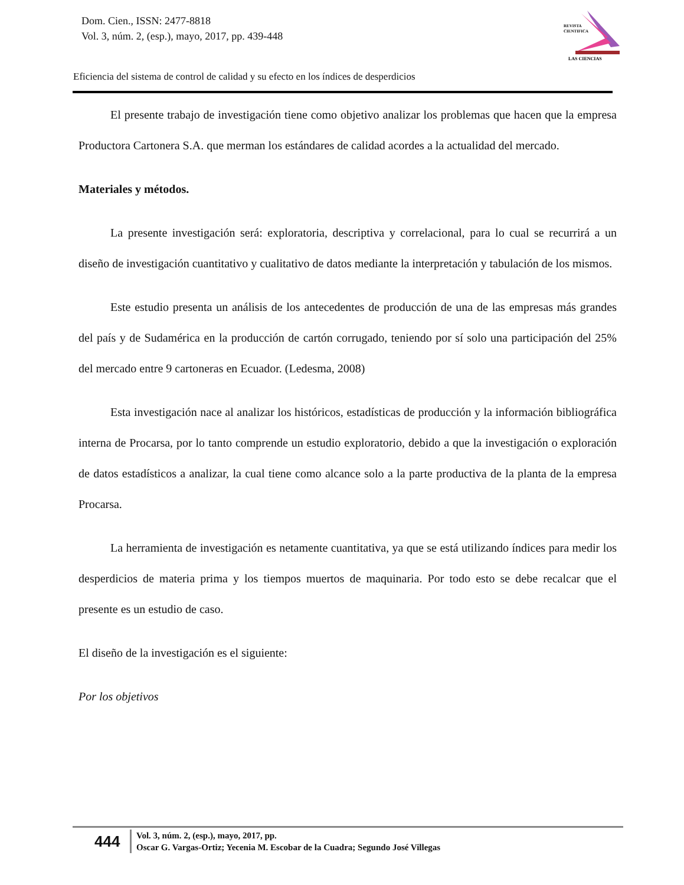Dom. Cien., ISSN: 2477-8818
Vol. 3, núm. 2, (esp.), mayo, 2017, pp. 439-448
REVISTA
CIENTIFICA
LAS CIENCIAS
Eficiencia del sistema de control de calidad y su efecto en los índices de desperdicios
El presente trabajo de investigación tiene como objetivo analizar los problemas que hacen que la empresa Productora Cartonera S.A. que merman los estándares de calidad acordes a la actualidad del mercado.
Materiales y métodos.
La presente investigación será: exploratoria, descriptiva y correlacional, para lo cual se recurrirá a un diseño de investigación cuantitativo y cualitativo de datos mediante la interpretación y tabulación de los mismos.
Este estudio presenta un análisis de los antecedentes de producción de una de las empresas más grandes del país y de Sudamérica en la producción de cartón corrugado, teniendo por sí solo una participación del 25% del mercado entre 9 cartoneras en Ecuador. (Ledesma, 2008)
Esta investigación nace al analizar los históricos, estadísticas de producción y la información bibliográfica interna de Procarsa, por lo tanto comprende un estudio exploratorio, debido a que la investigación o exploración de datos estadísticos a analizar, la cual tiene como alcance solo a la parte productiva de la planta de la empresa Procarsa.
La herramienta de investigación es netamente cuantitativa, ya que se está utilizando índices para medir los desperdicios de materia prima y los tiempos muertos de maquinaria. Por todo esto se debe recalcar que el presente es un estudio de caso.
El diseño de la investigación es el siguiente:
Por los objetivos
444
Vol. 3, núm. 2, (esp.), mayo, 2017, pp.
Oscar G. Vargas-Ortiz; Yecenia M. Escobar de la Cuadra; Segundo José Villegas